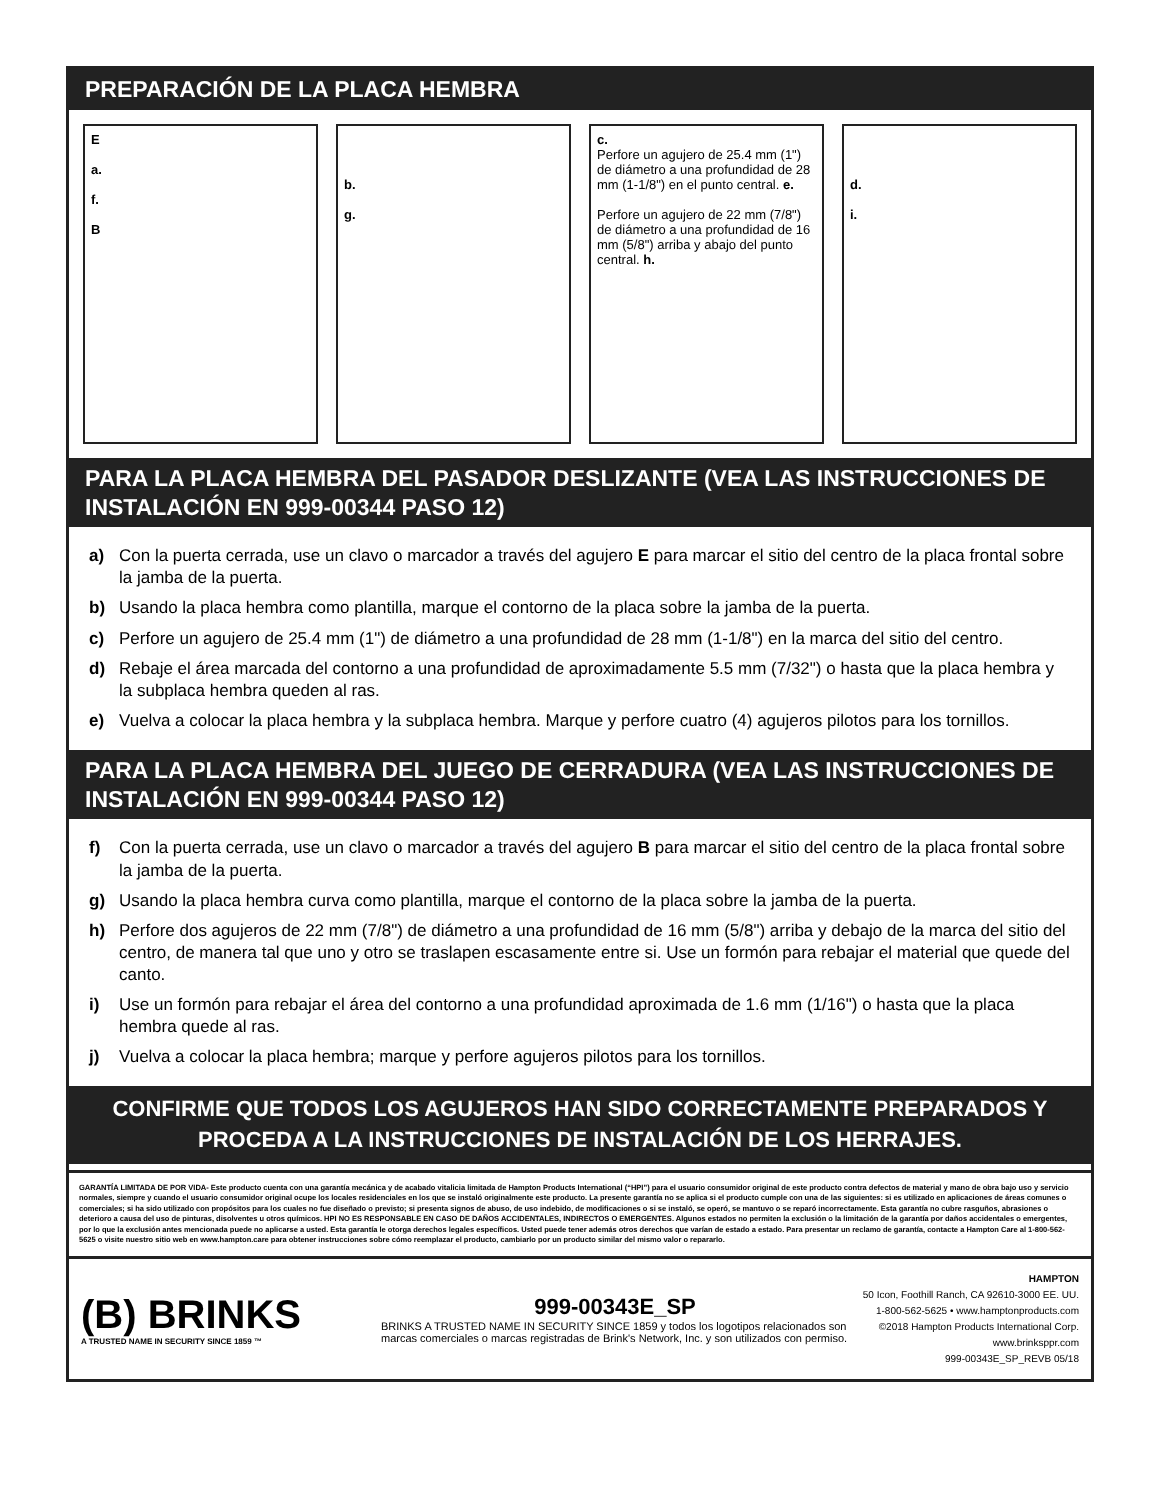PREPARACIÓN DE LA PLACA HEMBRA
E
a.
f.
B
b.
g.
c.
Perfore un agujero de 25.4 mm (1") de diámetro a una profundidad de 28 mm (1-1/8") en el punto central. e.
Perfore un agujero de 22 mm (7/8") de diámetro a una profundidad de 16 mm (5/8") arriba y abajo del punto central. h.
d.
i.
PARA LA PLACA HEMBRA DEL PASADOR DESLIZANTE (VEA LAS INSTRUCCIONES DE INSTALACIÓN EN 999-00344 PASO 12)
a) Con la puerta cerrada, use un clavo o marcador a través del agujero E para marcar el sitio del centro de la placa frontal sobre la jamba de la puerta.
b) Usando la placa hembra como plantilla, marque el contorno de la placa sobre la jamba de la puerta.
c) Perfore un agujero de 25.4 mm (1") de diámetro a una profundidad de 28 mm (1-1/8") en la marca del sitio del centro.
d) Rebaje el área marcada del contorno a una profundidad de aproximadamente 5.5 mm (7/32") o hasta que la placa hembra y la subplaca hembra queden al ras.
e) Vuelva a colocar la placa hembra y la subplaca hembra. Marque y perfore cuatro (4) agujeros pilotos para los tornillos.
PARA LA PLACA HEMBRA DEL JUEGO DE CERRADURA (VEA LAS INSTRUCCIONES DE INSTALACIÓN EN 999-00344 PASO 12)
f) Con la puerta cerrada, use un clavo o marcador a través del agujero B para marcar el sitio del centro de la placa frontal sobre la jamba de la puerta.
g) Usando la placa hembra curva como plantilla, marque el contorno de la placa sobre la jamba de la puerta.
h) Perfore dos agujeros de 22 mm (7/8") de diámetro a una profundidad de 16 mm (5/8") arriba y debajo de la marca del sitio del centro, de manera tal que uno y otro se traslapen escasamente entre si. Use un formón para rebajar el material que quede del canto.
i) Use un formón para rebajar el área del contorno a una profundidad aproximada de 1.6 mm (1/16") o hasta que la placa hembra quede al ras.
j) Vuelva a colocar la placa hembra; marque y perfore agujeros pilotos para los tornillos.
CONFIRME QUE TODOS LOS AGUJEROS HAN SIDO CORRECTAMENTE PREPARADOS Y PROCEDA A LA INSTRUCCIONES DE INSTALACIÓN DE LOS HERRAJES.
GARANTÍA LIMITADA DE POR VIDA- Este producto cuenta con una garantía mecánica y de acabado vitalicia limitada de Hampton Products International (“HPI”) para el usuario consumidor original de este producto contra defectos de material y mano de obra bajo uso y servicio normales, siempre y cuando el usuario consumidor original ocupe los locales residenciales en los que se instaló originalmente este producto. La presente garantía no se aplica si el producto cumple con una de las siguientes: si es utilizado en aplicaciones de áreas comunes o comerciales; si ha sido utilizado con propósitos para los cuales no fue diseñado o previsto; si presenta signos de abuso, de uso indebido, de modificaciones o si se instaló, se operó, se mantuvo o se reparó incorrectamente. Esta garantía no cubre rasguños, abrasiones o deterioro a causa del uso de pinturas, disolventes u otros químicos. HPI NO ES RESPONSABLE EN CASO DE DAÑOS ACCIDENTALES, INDIRECTOS O EMERGENTES. Algunos estados no permiten la exclusión o la limitación de la garantía por daños accidentales o emergentes, por lo que la exclusión antes mencionada puede no aplicarse a usted. Esta garantía le otorga derechos legales específicos. Usted puede tener además otros derechos que varían de estado a estado. Para presentar un reclamo de garantía, contacte a Hampton Care al 1-800-562-5625 o visite nuestro sitio web en www.hampton.care para obtener instrucciones sobre cómo reemplazar el producto, cambiarlo por un producto similar del mismo valor o repararlo.
(B) BRINKS
A TRUSTED NAME IN SECURITY SINCE 1859 ™
999-00343E_SP
BRINKS A TRUSTED NAME IN SECURITY SINCE 1859 y todos los logotipos relacionados son marcas comerciales o marcas registradas de Brink's Network, Inc. y son utilizados con permiso.
HAMPTON
50 Icon, Foothill Ranch, CA 92610-3000 EE. UU.
1-800-562-5625 • www.hamptonproducts.com
©2018 Hampton Products International Corp.
www.brinksppr.com
999-00343E_SP_REVB 05/18